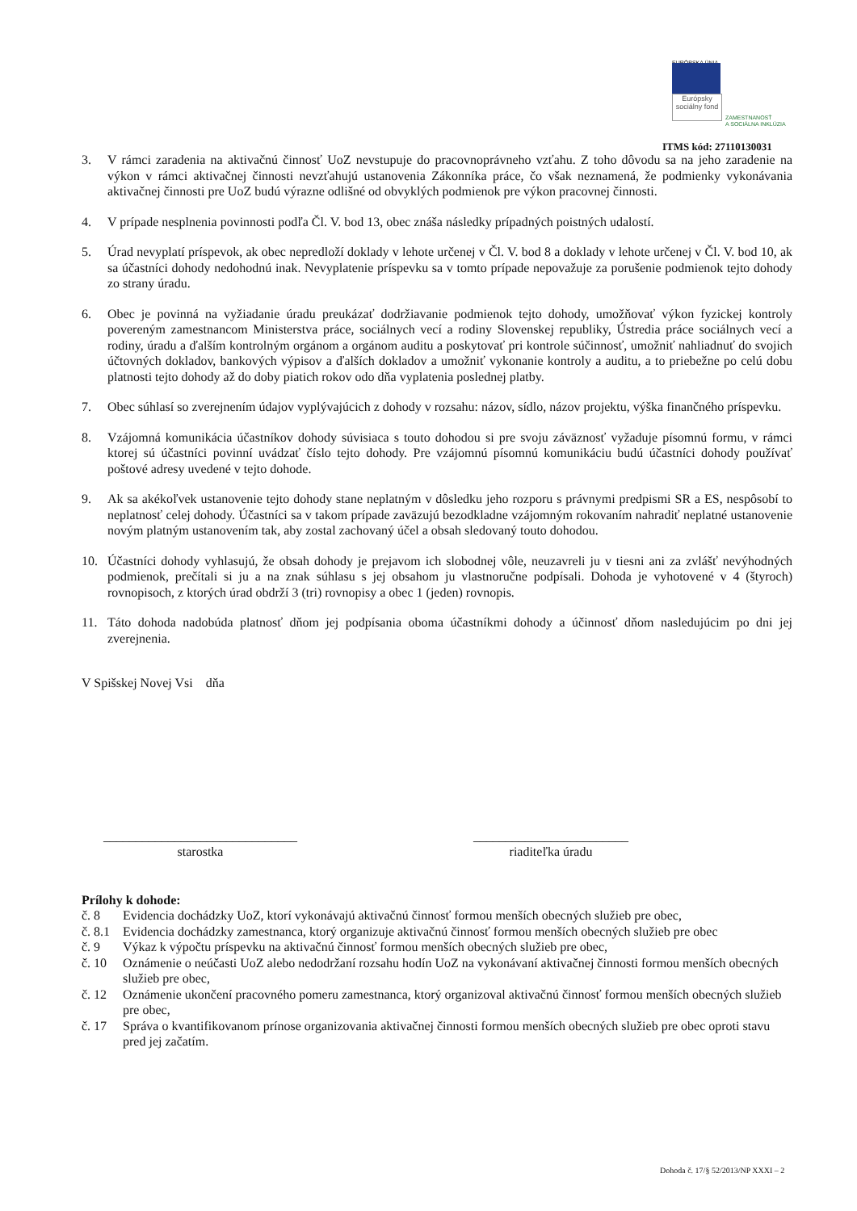EURÓPSKA ÚNIA
Európsky sociálny fond
ZAMESTNANOSŤ
A SOCIÁLNA INKLÚZIA
ITMS kód: 27110130031
3. V rámci zaradenia na aktivačnú činnosť UoZ nevstupuje do pracovnoprávneho vzťahu. Z toho dôvodu sa na jeho zaradenie na výkon v rámci aktivačnej činnosti nevzťahujú ustanovenia Zákonníka práce, čo však neznamená, že podmienky vykonávania aktivačnej činnosti pre UoZ budú výrazne odlišné od obvyklých podmienok pre výkon pracovnej činnosti.
4. V prípade nesplnenia povinnosti podľa Čl. V. bod 13, obec znáša následky prípadných poistných udalostí.
5. Úrad nevyplatí príspevok, ak obec nepredloží doklady v lehote určenej v Čl. V. bod 8 a doklady v lehote určenej v Čl. V. bod 10, ak sa účastníci dohody nedohodnú inak. Nevyplatenie príspevku sa v tomto prípade nepovažuje za porušenie podmienok tejto dohody zo strany úradu.
6. Obec je povinná na vyžiadanie úradu preukázať dodržiavanie podmienok tejto dohody, umožňovať výkon fyzickej kontroly povereným zamestnancom Ministerstva práce, sociálnych vecí a rodiny Slovenskej republiky, Ústredia práce sociálnych vecí a rodiny, úradu a ďalším kontrolným orgánom a orgánom auditu a poskytovať pri kontrole súčinnosť, umožniť nahliadnuť do svojich účtovných dokladov, bankových výpisov a ďalších dokladov a umožniť vykonanie kontroly a auditu, a to priebežne po celú dobu platnosti tejto dohody až do doby piatich rokov odo dňa vyplatenia poslednej platby.
7. Obec súhlasí so zverejnením údajov vyplývajúcich z dohody v rozsahu: názov, sídlo, názov projektu, výška finančného príspevku.
8. Vzájomná komunikácia účastníkov dohody súvisiaca s touto dohodou si pre svoju záväznosť vyžaduje písomnú formu, v rámci ktorej sú účastníci povinní uvádzať číslo tejto dohody. Pre vzájomnú písomnú komunikáciu budú účastníci dohody používať poštové adresy uvedené v tejto dohode.
9. Ak sa akékoľvek ustanovenie tejto dohody stane neplatným v dôsledku jeho rozporu s právnymi predpismi SR a ES, nespôsobí to neplatnosť celej dohody. Účastníci sa v takom prípade zaväzujú bezodkladne vzájomným rokovaním nahradiť neplatné ustanovenie novým platným ustanovením tak, aby zostal zachovaný účel a obsah sledovaný touto dohodou.
10. Účastníci dohody vyhlasujú, že obsah dohody je prejavom ich slobodnej vôle, neuzavreli ju v tiesni ani za zvlášť nevýhodných podmienok, prečítali si ju a na znak súhlasu s jej obsahom ju vlastnoručne podpísali. Dohoda je vyhotovené v 4 (štyroch) rovnopisoch, z ktorých úrad obdrží 3 (tri) rovnopisy a obec 1 (jeden) rovnopis.
11. Táto dohoda nadobúda platnosť dňom jej podpísania oboma účastníkmi dohody a účinnosť dňom nasledujúcim po dni jej zverejnenia.
V Spišskej Novej Vsi dňa
______________________________
starostka
________________________
riaditeľka úradu
Prílohy k dohode:
č. 8 Evidencia dochádzky UoZ, ktorí vykonávajú aktivačnú činnosť formou menších obecných služieb pre obec,
č. 8.1 Evidencia dochádzky zamestnanca, ktorý organizuje aktivačnú činnosť formou menších obecných služieb pre obec
č. 9 Výkaz k výpočtu príspevku na aktivačnú činnosť formou menších obecných služieb pre obec,
č. 10 Oznámenie o neúčasti UoZ alebo nedodržaní rozsahu hodín UoZ na vykonávaní aktivačnej činnosti formou menších obecných služieb pre obec,
č. 12 Oznámenie ukončení pracovného pomeru zamestnanca, ktorý organizoval aktivačnú činnosť formou menších obecných služieb pre obec,
č. 17 Správa o kvantifikovanom prínose organizovania aktivačnej činnosti formou menších obecných služieb pre obec oproti stavu pred jej začatím.
Dohoda č. 17/§ 52/2013/NP XXXI – 2